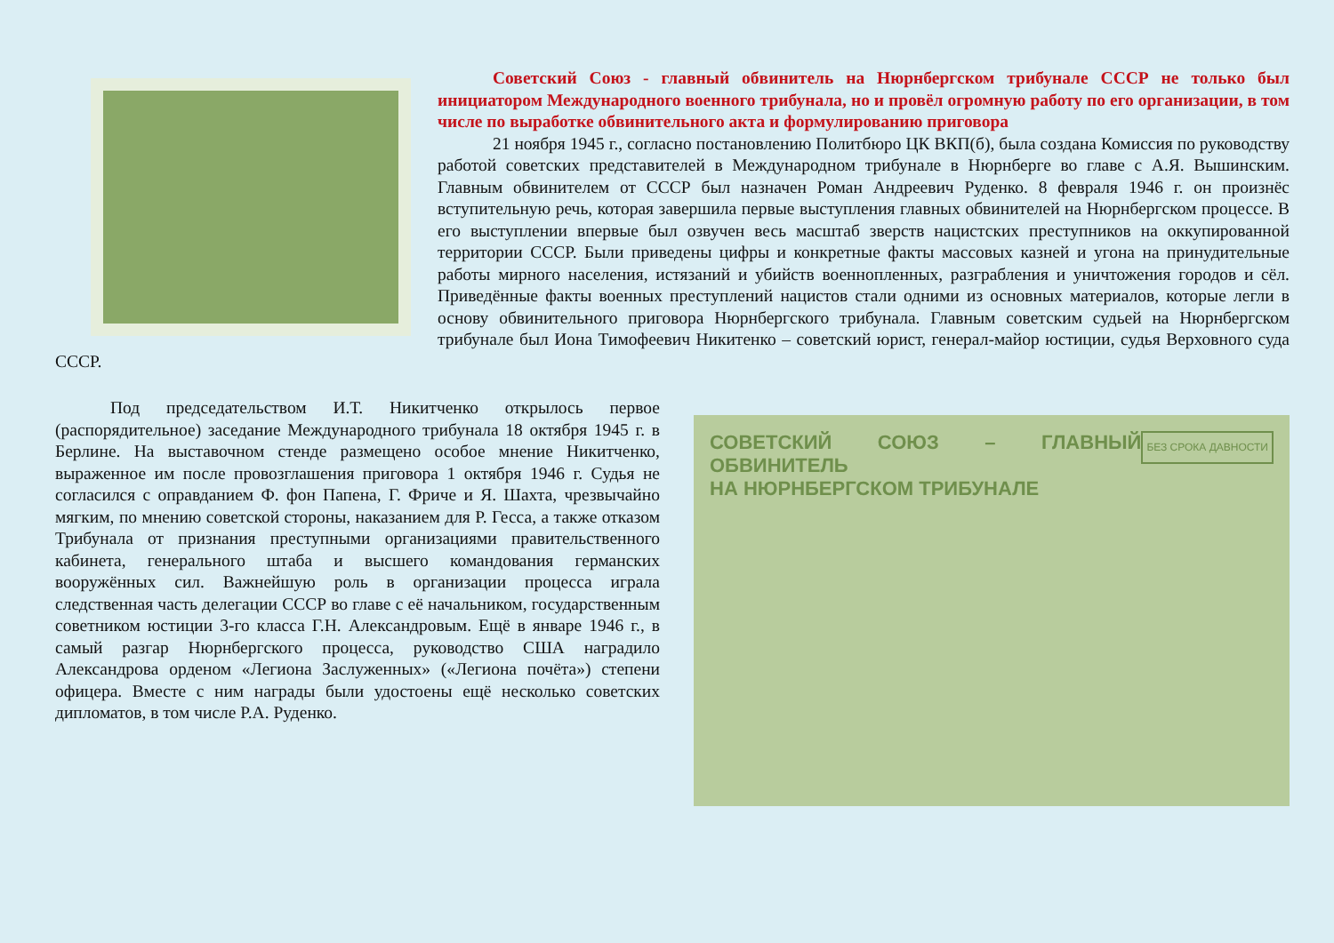Советский Союз - главный обвинитель на Нюрнбергском трибунале СССР не только был инициатором Международного военного трибунала, но и провёл огромную работу по его организации, в том числе по выработке обвинительного акта и формулированию приговора
21 ноября 1945 г., согласно постановлению Политбюро ЦК ВКП(б), была создана Комиссия по руководству работой советских представителей в Международном трибунале в Нюрнберге во главе с А.Я. Вышинским. Главным обвинителем от СССР был назначен Роман Андреевич Руденко. 8 февраля 1946 г. он произнёс вступительную речь, которая завершила первые выступления главных обвинителей на Нюрнбергском процессе. В его выступлении впервые был озвучен весь масштаб зверств нацистских преступников на оккупированной территории СССР. Были приведены цифры и конкретные факты массовых казней и угона на принудительные работы мирного населения, истязаний и убийств военнопленных, разграбления и уничтожения городов и сёл. Приведённые факты военных преступлений нацистов стали одними из основных материалов, которые легли в основу обвинительного приговора Нюрнбергского трибунала. Главным советским судьей на Нюрнбергском трибунале был Иона Тимофеевич Никитенко – советский юрист, генерал-майор юстиции, судья Верховного суда СССР.
БЕЗ СРОКА ДАВНОСТИ
СОВЕТСКИЙ СОЮЗ – ГЛАВНЫЙ ОБВИНИТЕЛЬ
НА НЮРНБЕРГСКОМ ТРИБУНАЛЕ
Под председательством И.Т. Никитченко открылось первое (распорядительное) заседание Международного трибунала 18 октября 1945 г. в Берлине. На выставочном стенде размещено особое мнение Никитченко, выраженное им после провозглашения приговора 1 октября 1946 г. Судья не согласился с оправданием Ф. фон Папена, Г. Фриче и Я. Шахта, чрезвычайно мягким, по мнению советской стороны, наказанием для Р. Гесса, а также отказом Трибунала от признания преступными организациями правительственного кабинета, генерального штаба и высшего командования германских вооружённых сил. Важнейшую роль в организации процесса играла следственная часть делегации СССР во главе с её начальником, государственным советником юстиции 3-го класса Г.Н. Александровым. Ещё в январе 1946 г., в самый разгар Нюрнбергского процесса, руководство США наградило Александрова орденом «Легиона Заслуженных» («Легиона почёта») степени офицера. Вместе с ним награды были удостоены ещё несколько советских дипломатов, в том числе Р.А. Руденко.